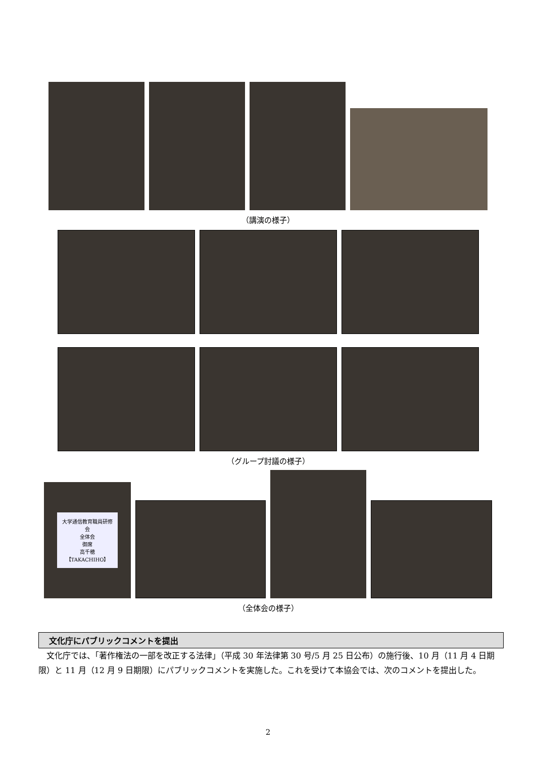（講演の様子）
（グループ討議の様子）
大学通信教育職員研修会
全体会
御席
高千穂 【TAKACHIHO】
（全体会の様子）
文化庁にパブリックコメントを提出
文化庁では、「著作権法の一部を改正する法律」（平成 30 年法律第 30 号/5 月 25 日公布）の施行後、10 月（11 月 4 日期限）と 11 月（12 月 9 日期限）にパブリックコメントを実施した。これを受けて本協会では、次のコメントを提出した。
2